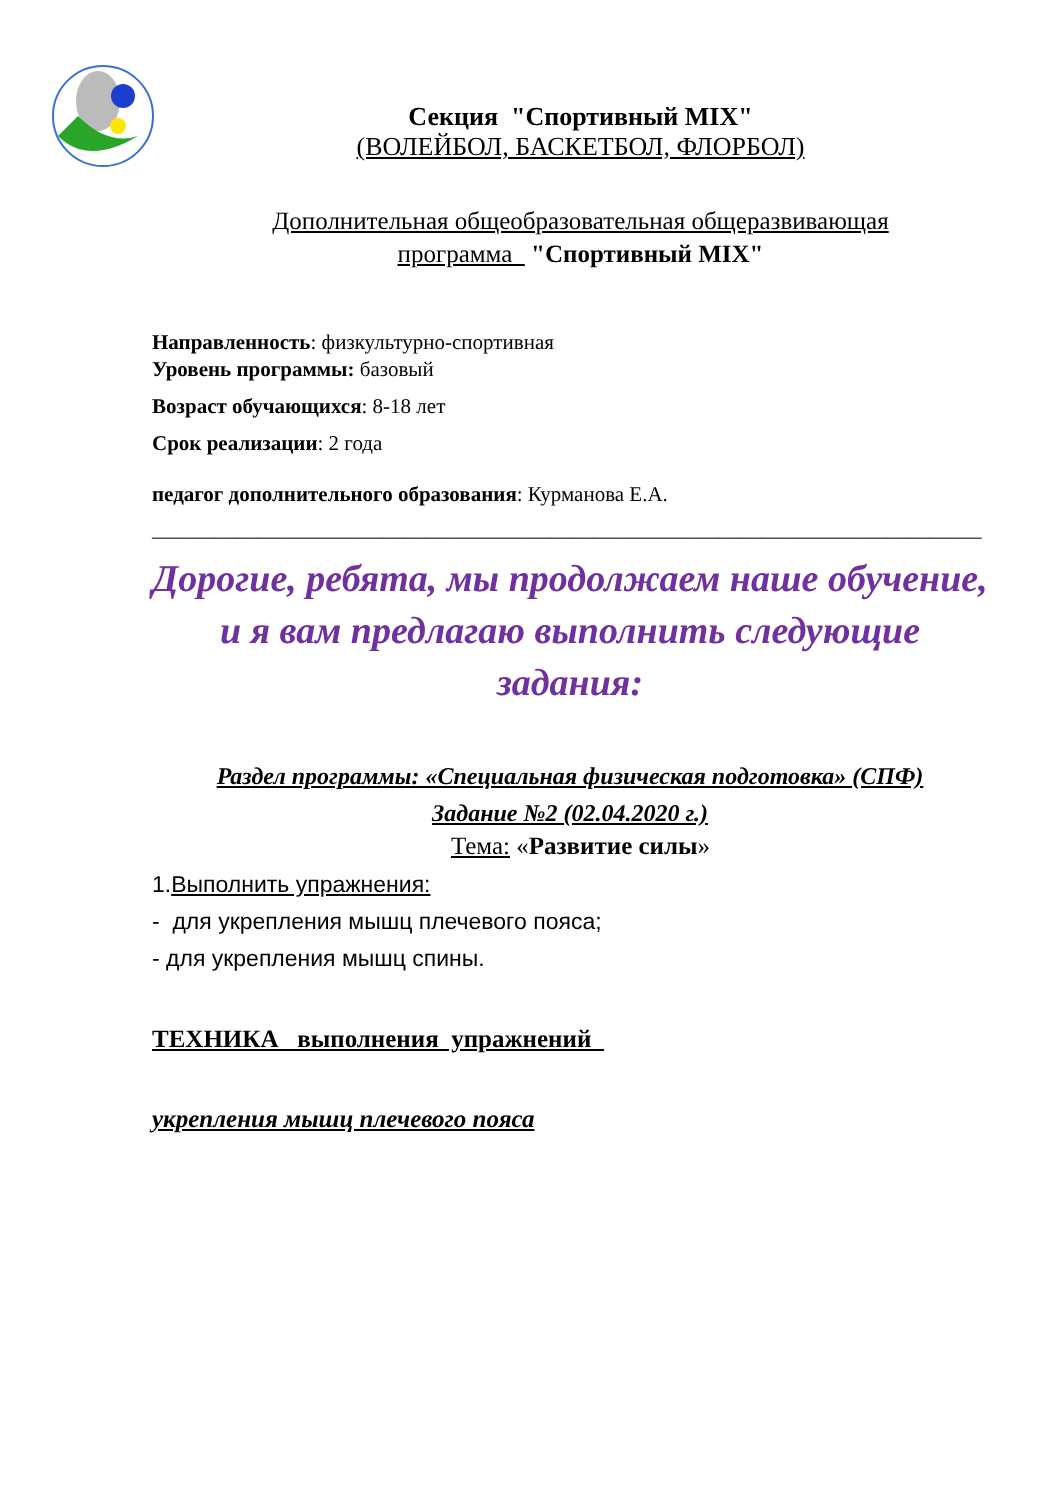Секция "Спортивный MIX"
(ВОЛЕЙБОЛ, БАСКЕТБОЛ, ФЛОРБОЛ)
Дополнительная общеобразовательная общеразвивающая
программа "Спортивный MIX"
Направленность: физкультурно-спортивная
Уровень программы: базовый
Возраст обучающихся: 8-18 лет
Срок реализации: 2 года
педагог дополнительного образования: Курманова Е.А.
_______________________________________________________________________________
Дорогие, ребята, мы продолжаем наше обучение, и я вам предлагаю выполнить следующие задания:
Раздел программы: «Специальная физическая подготовка» (СПФ)
Задание №2 (02.04.2020 г.)
Тема: «Развитие силы»
1.Выполнить упражнения:
- для укрепления мышц плечевого пояса;
- для укрепления мышц спины.
ТЕХНИКА выполнения упражнений
укрепления мышц плечевого пояса